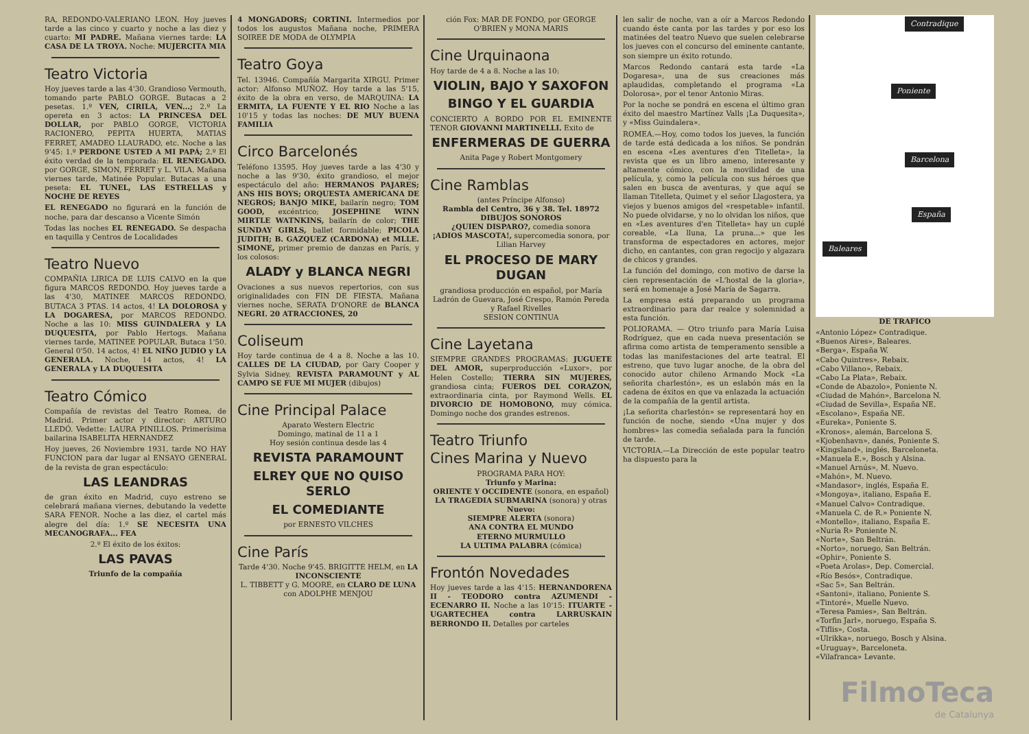RA, REDONDO-VALERIANO LEON. Hoy jueves tarde a las cinco y cuarto y noche a las diez y cuarto: MI PADRE. Mañana viernes tarde: LA CASA DE LA TROYA. Noche: MUJERCITA MIA
Teatro Victoria
Hoy jueves tarde a las 4'30. Grandioso Vermouth, tomando parte PABLO GORGE. Butacas a 2 pesetas. 1.º VEN, CIRILA, VEN...; 2.º La opereta en 3 actos: LA PRINCESA DEL DOLLAR, por PABLO GORGE, VICTORIA RACIONERO, PEPITA HUERTA, MATIAS FERRET, AMADEO LLAURADO, etc. Noche a las 9'45: 1.º PERDONE USTED A MI PAPÁ; 2.º El éxito verdad de la temporada: EL RENEGADO. por GORGE, SIMON, FERRET y L. VILA. Mañana viernes tarde, Matinée Popular. Butacas a una peseta: EL TUNEL, LAS ESTRELLAS y NOCHE DE REYES
EL RENEGADO no figurará en la función de noche, para dar descanso a Vicente Simón
Todas las noches EL RENEGADO. Se despacha en taquilla y Centros de Localidades
Teatro Nuevo
COMPAÑIA LIRICA DE LUIS CALVO en la que figura MARCOS REDONDO. Hoy jueves tarde a las 4'30, MATINEE MARCOS REDONDO, BUTACA 3 PTAS. 14 actos, 4! LA DOLOROSA y LA DOGARESA, por MARCOS REDONDO. Noche a las 10: MISS GUINDALERA y LA DUQUESITA, por Pablo Hertogs. Mañana viernes tarde, MATINEE POPULAR. Butaca 1'50. General 0'50. 14 actos, 4! EL NIÑO JUDIO y LA GENERALA. Noche, 14 actos, 4! LA GENERALA y LA DUQUESITA
Teatro Cómico
Compañía de revistas del Teatro Romea, de Madrid. Primer actor y director: ARTURO LLEDÓ. Vedette: LAURA PINILLOS. Primerísima bailarina ISABELITA HERNANDEZ
Hoy jueves, 26 Noviembre 1931, tarde NO HAY FUNCION para dar lugar al ENSAYO GENERAL de la revista de gran espectáculo:
LAS LEANDRAS
de gran éxito en Madrid, cuyo estreno se celebrará mañana viernes, debutando la vedette SARA FENOR. Noche a las diez, el cartel más alegre del día: 1.º SE NECESITA UNA MECANOGRAFA... FEA
2.º El éxito de los éxitos:
LAS PAVAS
Triunfo de la compañía
4 MONGADORS; CORTINI. Intermedios por todos los augustos Mañana noche, PRIMERA SOIREE DE MODA de OLYMPIA
Teatro Goya
Tel. 13946. Compañía Margarita XIRGU. Primer actor: Alfonso MUÑOZ. Hoy tarde a las 5'15, éxito de la obra en verso, de MARQUINA: LA ERMITA, LA FUENTE Y EL RIO Noche a las 10'15 y todas las noches: DE MUY BUENA FAMILIA
Circo Barcelonés
Teléfono 13595. Hoy jueves tarde a las 4'30 y noche a las 9'30, éxito grandioso, el mejor espectáculo del año: HERMANOS PAJARES; ANS HIS BOYS; ORQUESTA AMERICANA DE NEGROS; BANJO MIKE, bailarín negro; TOM GOOD, excéntrico; JOSEPHINE WINN MIRTLE WATNKINS, bailarín de color; THE SUNDAY GIRLS, ballet formidable; PICOLA JUDITH; B. GAZQUEZ (CARDONA) et MLLE. SIMONE, primer premio de danzas en París, y los colosos:
ALADY y BLANCA NEGRI
Ovaciones a sus nuevos repertorios, con sus originalidades con FIN DE FIESTA. Mañana viernes noche, SERATA D'ONORE de BLANCA NEGRI. 20 ATRACCIONES, 20
Coliseum
Hoy tarde continua de 4 a 8. Noche a las 10. CALLES DE LA CIUDAD, por Gary Cooper y Sylvia Sidney. REVISTA PARAMOUNT y AL CAMPO SE FUE MI MUJER (dibujos)
Cine Principal Palace
Aparato Western Electric
Domingo, matinal de 11 a 1
Hoy sesión continua desde las 4
REVISTA PARAMOUNT
ELREY QUE NO QUISO SERLO
EL COMEDIANTE
por ERNESTO VILCHES
Cine París
Tarde 4'30. Noche 9'45. BRIGITTE HELM, en LA INCONSCIENTE
L. TIBBETT y G. MOORE, en CLARO DE LUNA
con ADOLPHE MENJOU
ción Fox: MAR DE FONDO, por GEORGE O'BRIEN y MONA MARIS
Cine Urquinaona
Hoy tarde de 4 a 8. Noche a las 10:
VIOLIN, BAJO Y SAXOFON
BINGO Y EL GUARDIA
CONCIERTO A BORDO POR EL EMINENTE TENOR GIOVANNI MARTINELLI. Exito de
ENFERMERAS DE GUERRA
Anita Page y Robert Montgomery
Cine Ramblas
(antes Príncipe Alfonso)
Rambla del Centro, 36 y 38. Tel. 18972
DIBUJOS SONOROS
¿QUIEN DISPARO?, comedia sonora
¡ADIOS MASCOTA!, supercomedia sonora, por Lilian Harvey
EL PROCESO DE MARY DUGAN
grandiosa producción en español, por María Ladrón de Guevara, José Crespo, Ramón Pereda y Rafael Rivelles
SESION CONTINUA
Cine Layetana
SIEMPRE GRANDES PROGRAMAS: JUGUETE DEL AMOR, superproducción «Luxor», por Helen Costello; TIERRA SIN MUJERES, grandiosa cinta; FUEROS DEL CORAZON, extraordinaria cinta, por Raymond Wells. EL DIVORCIO DE HOMOBONO, muy cómica. Domingo noche dos grandes estrenos.
Teatro Triunfo
Cines Marina y Nuevo
PROGRAMA PARA HOY:
Triunfo y Marina:
ORIENTE Y OCCIDENTE (sonora, en español)
LA TRAGEDIA SUBMARINA (sonora) y otras
Nuevo:
SIEMPRE ALERTA (sonora)
ANA CONTRA EL MUNDO
ETERNO MURMULLO
LA ULTIMA PALABRA (cómica)
Frontón Novedades
Hoy jueves tarde a las 4'15: HERNANDORENA II - TEODORO contra AZUMENDI - ECENARRO II. Noche a las 10'15: ITUARTE - UGARTECHEA contra LARRUSKAIN BERRONDO II. Detalles por carteles
len salir de noche, van a oír a Marcos Redondo cuando éste canta por las tardes y por eso los matinées del teatro Nuevo que suelen celebrarse los jueves con el concurso del eminente cantante, son siempre un éxito rotundo.
Marcos Redondo cantará esta tarde «La Dogaresa», una de sus creaciones más aplaudidas, completando el programa «La Dolorosa», por el tenor Antonio Miras.
Por la noche se pondrá en escena el último gran éxito del maestro Martínez Valls ¡La Duquesita», y «Miss Guindalera».
ROMEA.—Hoy, como todos los jueves, la función de tarde está dedicada a los niños. Se pondrán en escena «Les aventures d'en Titelleta», la revista que es un libro ameno, interesante y altamente cómico, con la movilidad de una película, y, como la película con sus héroes que salen en busca de aventuras, y que aquí se llaman Titelleta, Quimet y el señor Llagostera, ya viejos y buenos amigos del «respetable» infantil. No puede olvidarse, y no lo olvidan los niños, que en «Les aventures d'en Titelleta» hay un cuplé coreable, «La lluna, La pruna...» que les transforma de espectadores en actores, mejor dicho, en cantantes, con gran regocijo y algazara de chicos y grandes.
La función del domingo, con motivo de darse la cien representación de «L'hostal de la gloria», será en homenaje a José María de Sagarra.
La empresa está preparando un programa extraordinario para dar realce y solemnidad a esta función.
POLIORAMA. — Otro triunfo para María Luisa Rodríguez, que en cada nueva presentación se afirma como artista de temperamento sensible a todas las manifestaciones del arte teatral. El estreno, que tuvo lugar anoche, de la obra del conocido autor chileno Armando Mock «La señorita charlestón», es un eslabón más en la cadena de éxitos en que va enlazada la actuación de la compañía de la gentil artista.
¡La señorita charlestón» se representará hoy en función de noche, siendo «Una mujer y dos hombres» las comedia señalada para la función de tarde.
VICTORIA.—La Dirección de este popular teatro ha dispuesto para la
Contradique
Poniente
Barcelona
España
Baleares
DE TRAFICO
«Antonio López» Contradique.
«Buenos Aires», Baleares.
«Berga», España W.
«Cabo Quintres», Rebaix.
«Cabo Villano», Rebaix.
«Cabo La Plata», Rebaix.
«Conde de Abazolo», Poniente N.
«Ciudad de Mahón», Barcelona N.
«Ciudad de Sevilla», España NE.
«Escolano», España NE.
«Eureka», Poniente S.
«Kronos», alemán, Barcelona S.
«Kjobenhavn», danés, Poniente S.
«Kingsland», inglés, Barceloneta.
«Manuela E.», Bosch y Alsina.
«Manuel Arnús», M. Nuevo.
«Mahón», M. Nuevo.
«Mandasor», inglés, España E.
«Mongoya», italiano, España E.
«Manuel Calvo» Contradique.
«Manuela C. de R.» Poniente N.
«Montello», italiano, España E.
«Nuria R» Poniente N.
«Norte», San Beltrán.
«Norto», noruego, San Beltrán.
«Ophir», Poniente S.
«Poeta Arolas», Dep. Comercial.
«Río Besós», Contradique.
«Sac 5», San Beltrán.
«Santoni», italiano, Poniente S.
«Tintoré», Muelle Nuevo.
«Teresa Pamies», San Beltrán.
«Torfin Jarl», noruego, España S.
«Tiflis», Costa.
«Ulrikka», noruego, Bosch y Alsina.
«Uruguay», Barceloneta.
«Vilafranca» Levante.
FilmoTeca
de Catalunya